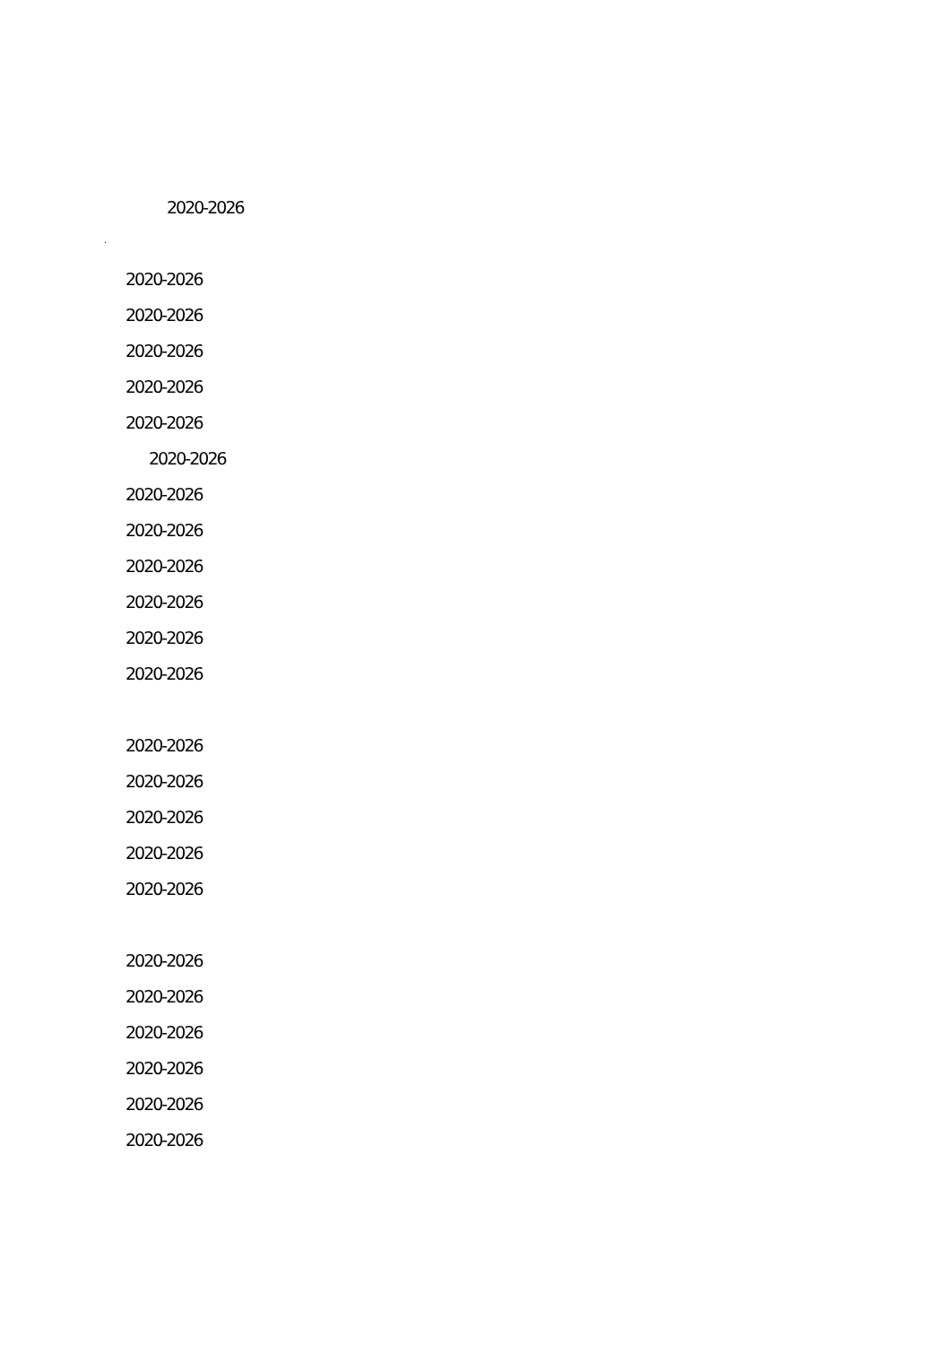2020-2026
.
2020-2026
2020-2026
2020-2026
2020-2026
2020-2026
2020-2026
2020-2026
2020-2026
2020-2026
2020-2026
2020-2026
2020-2026
2020-2026
2020-2026
2020-2026
2020-2026
2020-2026
2020-2026
2020-2026
2020-2026
2020-2026
2020-2026
2020-2026